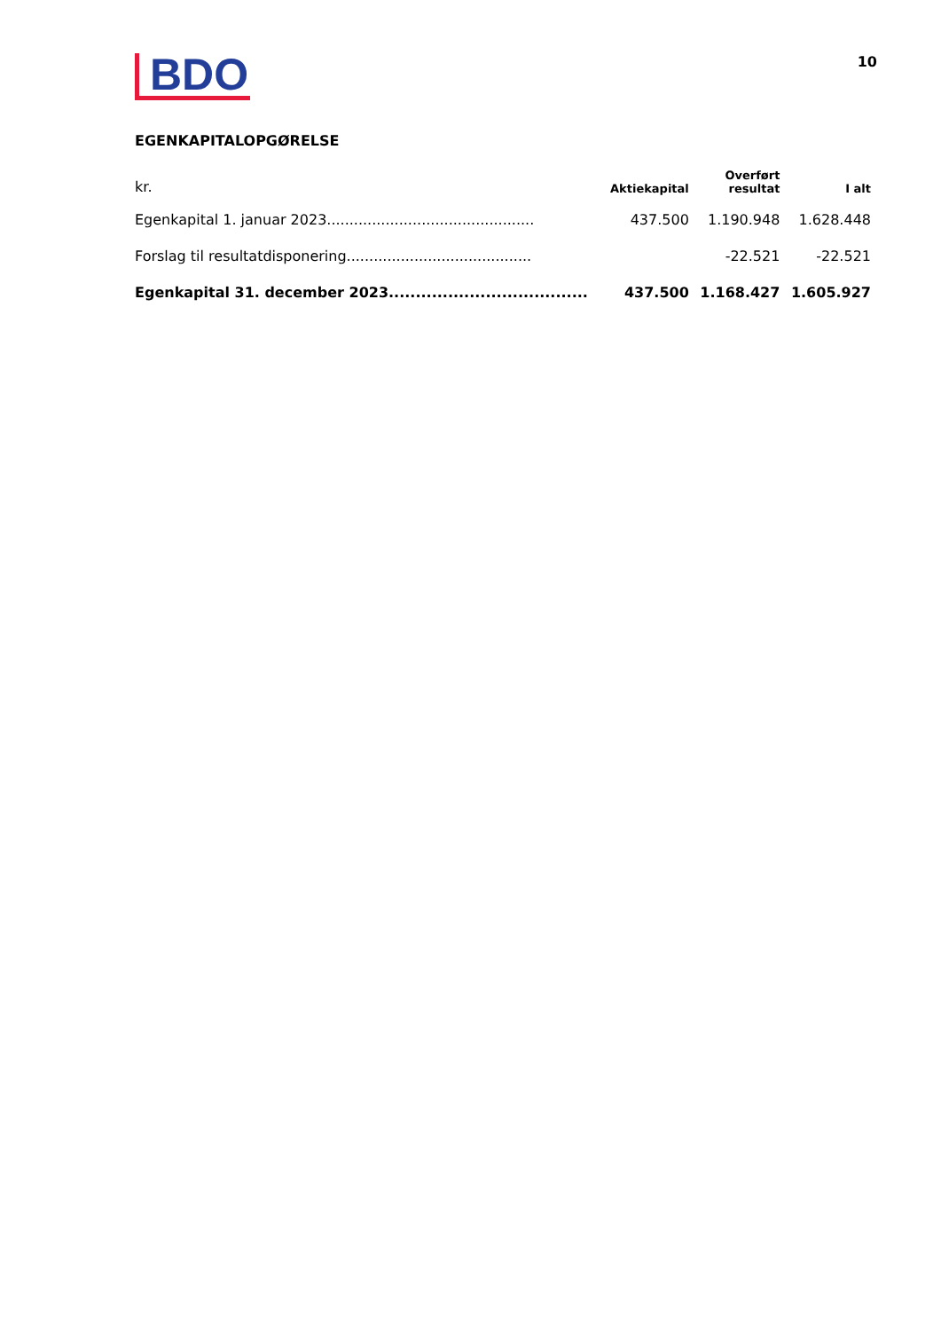BDO
10
EGENKAPITALOPGØRELSE
| kr. | Aktiekapital | Overført resultat | I alt |
| --- | --- | --- | --- |
| Egenkapital 1. januar 2023.............................................. | 437.500 | 1.190.948 | 1.628.448 |
| Forslag til resultatdisponering......................................... | | -22.521 | -22.521 |
| Egenkapital 31. december 2023..................................... | 437.500 | 1.168.427 | 1.605.927 |